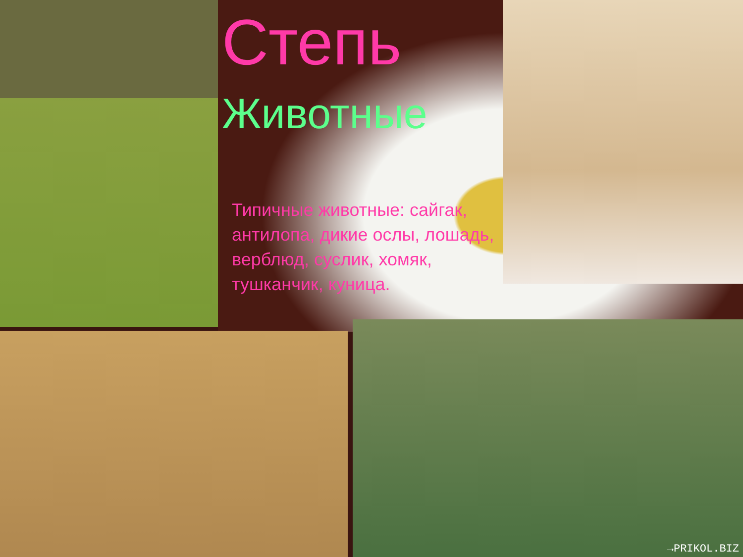Степь
Животные
Типичные животные: сайгак, антилопа, дикие ослы, лошадь, верблюд, суслик, хомяк, тушканчик, куница.
→PRIKOL.BIZ